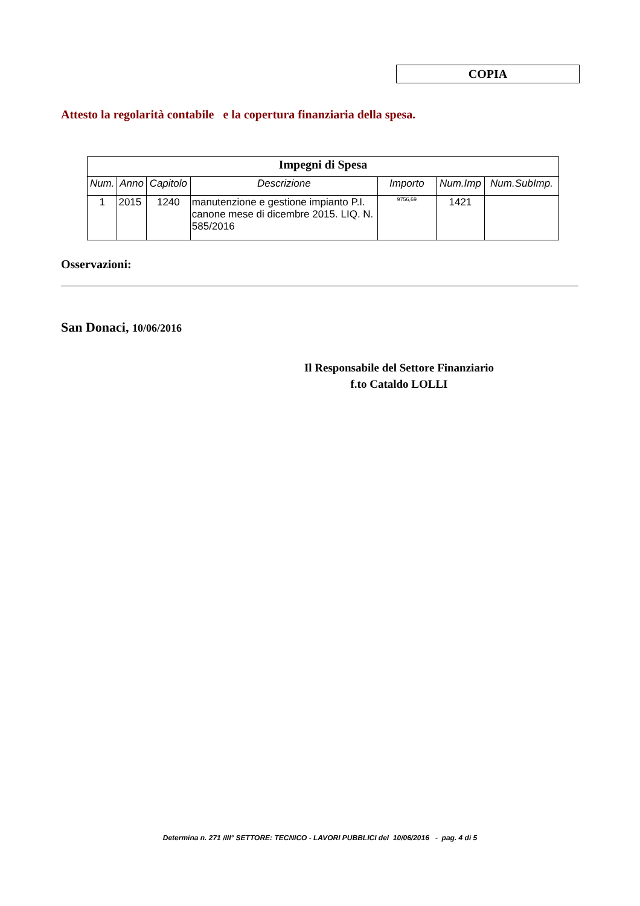COPIA
Attesto la regolarità contabile e la copertura finanziaria della spesa.
| Impegni di Spesa | | | | | | |
| --- | --- | --- | --- | --- | --- | --- |
| Num. | Anno | Capitolo | Descrizione | Importo | Num.Imp | Num.SubImp. |
| 1 | 2015 | 1240 | manutenzione e gestione impianto P.I. canone mese di dicembre 2015. LIQ. N. 585/2016 | 9756,69 | 1421 | |
Osservazioni:
San Donaci, 10/06/2016
Il Responsabile del Settore Finanziario
f.to Cataldo LOLLI
Determina n. 271 /III° SETTORE: TECNICO - LAVORI PUBBLICI del 10/06/2016 - pag. 4 di 5